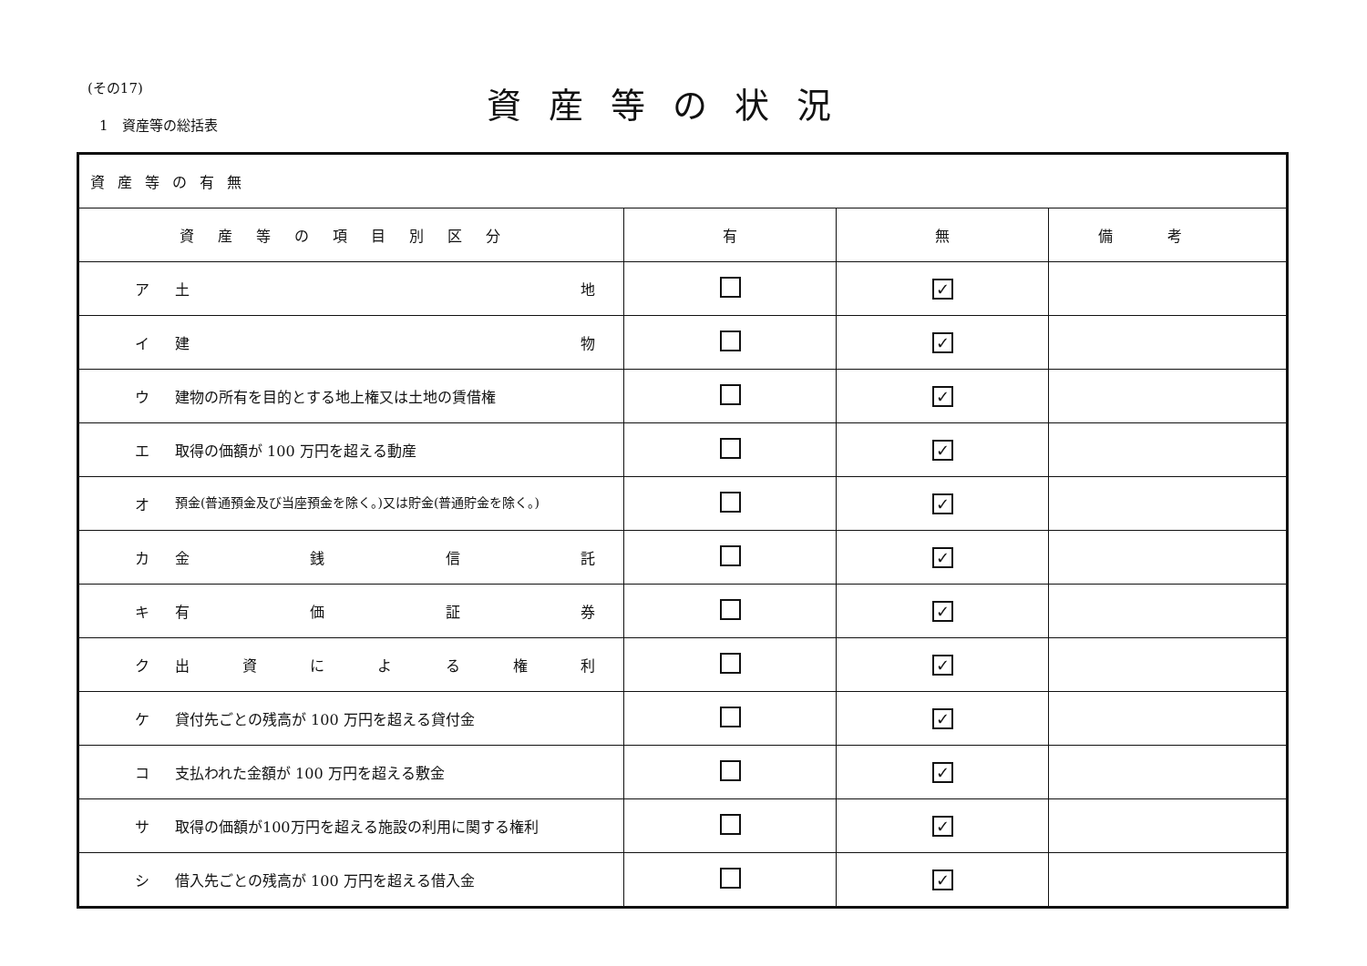(その17)
1　資産等の総括表
資産等の状況
| 資産等の有無 | | | |
| --- | --- | --- | --- |
| 資産等の項目別区分 | 有 | 無 | 備考 |
| ア 土 地 | | ✓ | |
| イ 建 物 | | ✓ | |
| ウ 建物の所有を目的とする地上権又は土地の賃借権 | | ✓ | |
| エ 取得の価額が 100 万円を超える動産 | | ✓ | |
| オ 預金(普通預金及び当座預金を除く。)又は貯金(普通貯金を除く。) | | ✓ | |
| カ 金 銭 信 託 | | ✓ | |
| キ 有 価 証 券 | | ✓ | |
| ク 出 資 に よ る 権 利 | | ✓ | |
| ケ 貸付先ごとの残高が 100 万円を超える貸付金 | | ✓ | |
| コ 支払われた金額が 100 万円を超える敷金 | | ✓ | |
| サ 取得の価額が100万円を超える施設の利用に関する権利 | | ✓ | |
| シ 借入先ごとの残高が 100 万円を超える借入金 | | ✓ | |